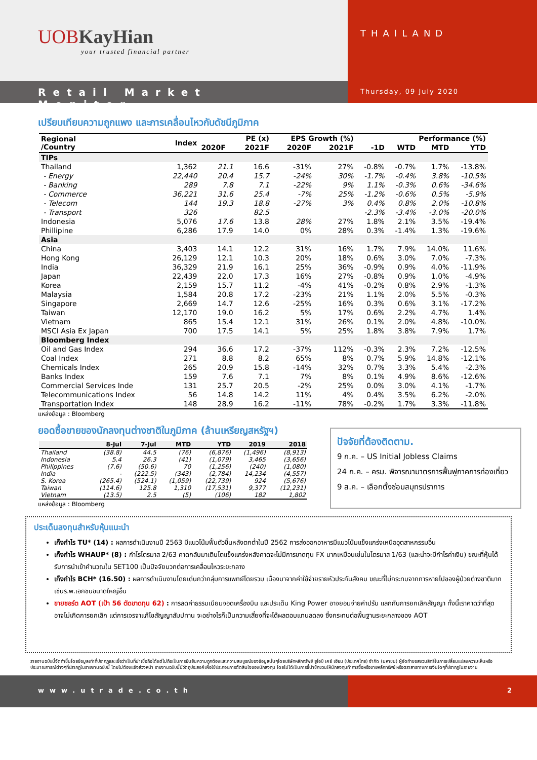UOBKayHian
your trusted financial partner
THAILAND
Retail Market Monitor
Thursday, 09 July 2020
เปรียบเทียบความถูกแพง และการเคลื่อนไหวกับดัชนีภูมิภาค
| Regional /Country | Index | PE (x) | | EPS Growth (%) | | Performance (%) | | | |
| --- | --- | --- | --- | --- | --- | --- | --- | --- | --- |
| | | 2020F | 2021F | 2020F | 2021F | -1D | WTD | MTD | YTD |
| TIPs | | | | | | | | | |
| Thailand | 1,362 | 21.1 | 16.6 | -31% | 27% | -0.8% | -0.7% | 1.7% | -13.8% |
| - Energy | 22,440 | 20.4 | 15.7 | -24% | 30% | -1.7% | -0.4% | 3.8% | -10.5% |
| - Banking | 289 | 7.8 | 7.1 | -22% | 9% | 1.1% | -0.3% | 0.6% | -34.6% |
| - Commerce | 36,221 | 31.6 | 25.4 | -7% | 25% | -1.2% | -0.6% | 0.5% | -5.9% |
| - Telecom | 144 | 19.3 | 18.8 | -27% | 3% | 0.4% | 0.8% | 2.0% | -10.8% |
| - Transport | 326 | | 82.5 | | | -2.3% | -3.4% | -3.0% | -20.0% |
| Indonesia | 5,076 | 17.6 | 13.8 | 28% | 27% | 1.8% | 2.1% | 3.5% | -19.4% |
| Phillipine | 6,286 | 17.9 | 14.0 | 0% | 28% | 0.3% | -1.4% | 1.3% | -19.6% |
| Asia | | | | | | | | | |
| China | 3,403 | 14.1 | 12.2 | 31% | 16% | 1.7% | 7.9% | 14.0% | 11.6% |
| Hong Kong | 26,129 | 12.1 | 10.3 | 20% | 18% | 0.6% | 3.0% | 7.0% | -7.3% |
| India | 36,329 | 21.9 | 16.1 | 25% | 36% | -0.9% | 0.9% | 4.0% | -11.9% |
| Japan | 22,439 | 22.0 | 17.3 | 16% | 27% | -0.8% | 0.9% | 1.0% | -4.9% |
| Korea | 2,159 | 15.7 | 11.2 | -4% | 41% | -0.2% | 0.8% | 2.9% | -1.3% |
| Malaysia | 1,584 | 20.8 | 17.2 | -23% | 21% | 1.1% | 2.0% | 5.5% | -0.3% |
| Singapore | 2,669 | 14.7 | 12.6 | -25% | 16% | 0.3% | 0.6% | 3.1% | -17.2% |
| Taiwan | 12,170 | 19.0 | 16.2 | 5% | 17% | 0.6% | 2.2% | 4.7% | 1.4% |
| Vietnam | 865 | 15.4 | 12.1 | 31% | 26% | 0.1% | 2.0% | 4.8% | -10.0% |
| MSCI Asia Ex Japan | 700 | 17.5 | 14.1 | 5% | 25% | 1.8% | 3.8% | 7.9% | 1.7% |
| Bloomberg Index | | | | | | | | | |
| Oil and Gas Index | 294 | 36.6 | 17.2 | -37% | 112% | -0.3% | 2.3% | 7.2% | -12.5% |
| Coal Index | 271 | 8.8 | 8.2 | 65% | 8% | 0.7% | 5.9% | 14.8% | -12.1% |
| Chemicals Index | 265 | 20.9 | 15.8 | -14% | 32% | 0.7% | 3.3% | 5.4% | -2.3% |
| Banks Index | 159 | 7.6 | 7.1 | 7% | 8% | 0.1% | 4.9% | 8.6% | -12.6% |
| Commercial Services Inde | 131 | 25.7 | 20.5 | -2% | 25% | 0.0% | 3.0% | 4.1% | -1.7% |
| Telecommunications Index | 56 | 14.8 | 14.2 | 11% | 4% | 0.4% | 3.5% | 6.2% | -2.0% |
| Transportation Index | 148 | 28.9 | 16.2 | -11% | 78% | -0.2% | 1.7% | 3.3% | -11.8% |
แหล่งข้อมูล : Bloomberg
ยอดซื้อขายของนักลงทุนต่างชาติในภูมิภาค (ล้านเหรียญสหรัฐฯ)
| | 8-Jul | 7-Jul | MTD | YTD | 2019 | 2018 |
| --- | --- | --- | --- | --- | --- | --- |
| Thailand | (38.8) | 44.5 | (76) | (6,876) | (1,496) | (8,913) |
| Indonesia | 5.4 | 26.3 | (41) | (1,079) | 3,465 | (3,656) |
| Philippines | (7.6) | (50.6) | 70 | (1,256) | (240) | (1,080) |
| India | - | (222.5) | (343) | (2,784) | 14,234 | (4,557) |
| S. Korea | (265.4) | (524.1) | (1,059) | (22,739) | 924 | (5,676) |
| Taiwan | (114.6) | 125.8 | 1,310 | (17,531) | 9,377 | (12,231) |
| Vietnam | (13.5) | 2.5 | (5) | (106) | 182 | 1,802 |
แหล่งข้อมูล : Bloomberg
ปัจจัยที่ต้องติดตาม.
9 ก.ค. – US Initial Jobless Claims
24 ก.ค. – ครม. พิจารณามาตรการฟื้นฟูภาคการท่องเที่ยว
9 ส.ค. – เลือกตั้งซ่อมสมุทรปราการ
ประเด็นลงทุนสำหรับหุ้นแนะนำ
เก็งกำไร TU* (14) : ผลการดำเนินงานปี 2563 มีแนวโน้มฟื้นตัวขึ้นหลังตกต่ำในปี 2562 การส่งออกอาหารมีแนวโน้มแข็งแกร่งเหนืออุตสาหกรรมอื่น
เก็งกำไร WHAUP* (8) : กำไรไตรมาส 2/63 คาดกลับมาเติบโตแข็งแกร่งหลังคาดจะไม่มีการขาดทุน FX มากเหมือนเช่นในไตรมาส 1/63 (และน่าจะมีกำไรค่าเงิน) ขณะที่หุ้นได้รับการนำเข้าคำนวณใน SET100 เป็นปัจจัยบวกต่อการเคลื่อนไหวระยะกลาง
เก็งกำไร BCH* (16.50) : ผลการดำเนินงานโดยเด่นกว่ากลุ่มการแพทย์โดยรวม เนื่องมาจากค่าใช้จ่ายรายหัวประกันสังคม ขณะที่ไม่กระทบจากการหายไปของผู้ป่วยต่างชาติมากเช่นร.พ.เอกชนขนาดใหญ่อื่น
ขายชอร์ต AOT (เป้า 56 ตัดขาดทุน 62) : การลดค่าธรรมเนียมจอดเครื่องบิน และประเด็น King Power อาจยอมจ่ายค่าปรับ แลกกับการยกเลิกสัญญา ทั้งนี้เราคาดว่าที่สุดอาจไม่เกิดการยกเลิก แต่การเจรจาแก้ไขสัญญาสัมปทาน จะอย่างไรก็เป็นความเสี่ยงที่จะได้ผลตอบแทนลดลง ซึ่งกระทบต่อพื้นฐานระยะกลางของ AOT
รายงานฉบับนี้จัดทำขึ้นโดยข้อมูลเท่าที่ปรากฏและเชื่อว่าเป็นที่น่าเชื่อถือได้แต่ไม่ถือเป็นการยืนยันความถูกต้องและความสมบูรณ์ของข้อมูลนั้นๆโดยบริษัทหลักทรัพย์ ยูโอบี เคย์ เฮียน (ประเทศไทย) จำกัด (มหาชน) ผู้จัดทำขอสงวนสิทธิ์ในการเปลี่ยนแปลงความเห็นหรือประมาณการณ์ต่างๆที่ปรากฏในรายงานฉบับนี้ โดยไม่ต้องแจ้งล่วงหน้า รายงานฉบับนี้มีวัตถุประสงค์เพื่อใช้ประกอบการตัดสินใจของนักลงทุน โดยไม่ได้เป็นการชี้นำชักชวนให้นักลงทุนทำการซื้อหรือขายหลักทรัพย์ หรือตราสารทางการเงินใดๆที่ปรากฏในรายงาน
www.utrade.co.th 2